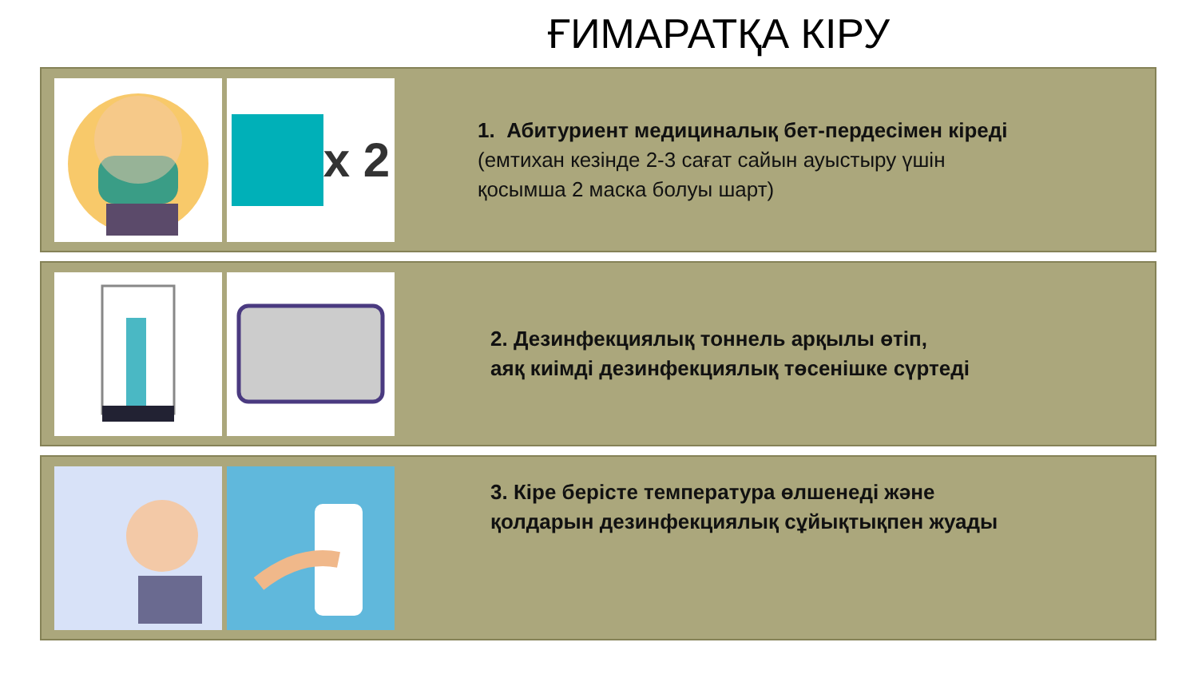ҒИМАРАТҚА КІРУ
x 2
1. Абитуриент медициналық бет-пердесімен кіреді
(емтихан кезінде 2-3 сағат сайын ауыстыру үшін
қосымша 2 маска болуы шарт)
2. Дезинфекциялық тоннель арқылы өтіп,
аяқ киімді дезинфекциялық төсенішке сүртеді
3. Кіре берісте температура өлшенеді және
қолдарын дезинфекциялық сұйықтықпен жуады